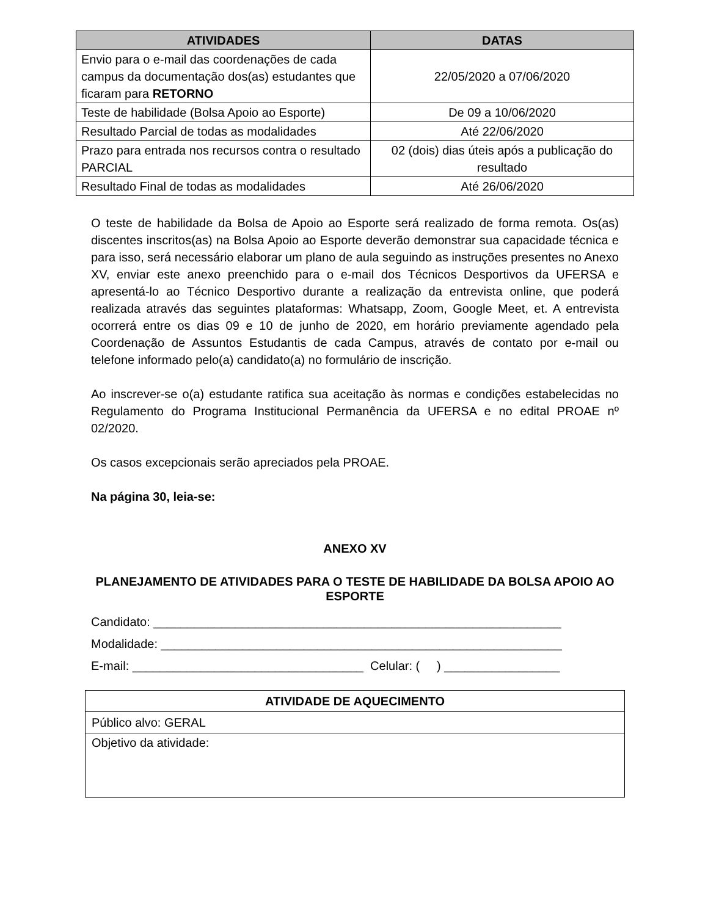| ATIVIDADES | DATAS |
| --- | --- |
| Envio para o e-mail das coordenações de cada campus da documentação dos(as) estudantes que ficaram para RETORNO | 22/05/2020 a 07/06/2020 |
| Teste de habilidade (Bolsa Apoio ao Esporte) | De 09 a 10/06/2020 |
| Resultado Parcial de todas as modalidades | Até 22/06/2020 |
| Prazo para entrada nos recursos contra o resultado PARCIAL | 02 (dois) dias úteis após a publicação do resultado |
| Resultado Final de todas as modalidades | Até 26/06/2020 |
O teste de habilidade da Bolsa de Apoio ao Esporte será realizado de forma remota. Os(as) discentes inscritos(as) na Bolsa Apoio ao Esporte deverão demonstrar sua capacidade técnica e para isso, será necessário elaborar um plano de aula seguindo as instruções presentes no Anexo XV, enviar este anexo preenchido para o e-mail dos Técnicos Desportivos da UFERSA e apresentá-lo ao Técnico Desportivo durante a realização da entrevista online, que poderá realizada através das seguintes plataformas: Whatsapp, Zoom, Google Meet, et. A entrevista ocorrerá entre os dias 09 e 10 de junho de 2020, em horário previamente agendado pela Coordenação de Assuntos Estudantis de cada Campus, através de contato por e-mail ou telefone informado pelo(a) candidato(a) no formulário de inscrição.
Ao inscrever-se o(a) estudante ratifica sua aceitação às normas e condições estabelecidas no Regulamento do Programa Institucional Permanência da UFERSA e no edital PROAE nº 02/2020.
Os casos excepcionais serão apreciados pela PROAE.
Na página 30, leia-se:
ANEXO XV
PLANEJAMENTO DE ATIVIDADES PARA O TESTE DE HABILIDADE DA BOLSA APOIO AO ESPORTE
Candidato: ____________________________________________________________
Modalidade: ___________________________________________________________
E-mail: __________________________________ Celular: ( ) _________________
| ATIVIDADE DE AQUECIMENTO |
| Público alvo: GERAL |
| Objetivo da atividade: |